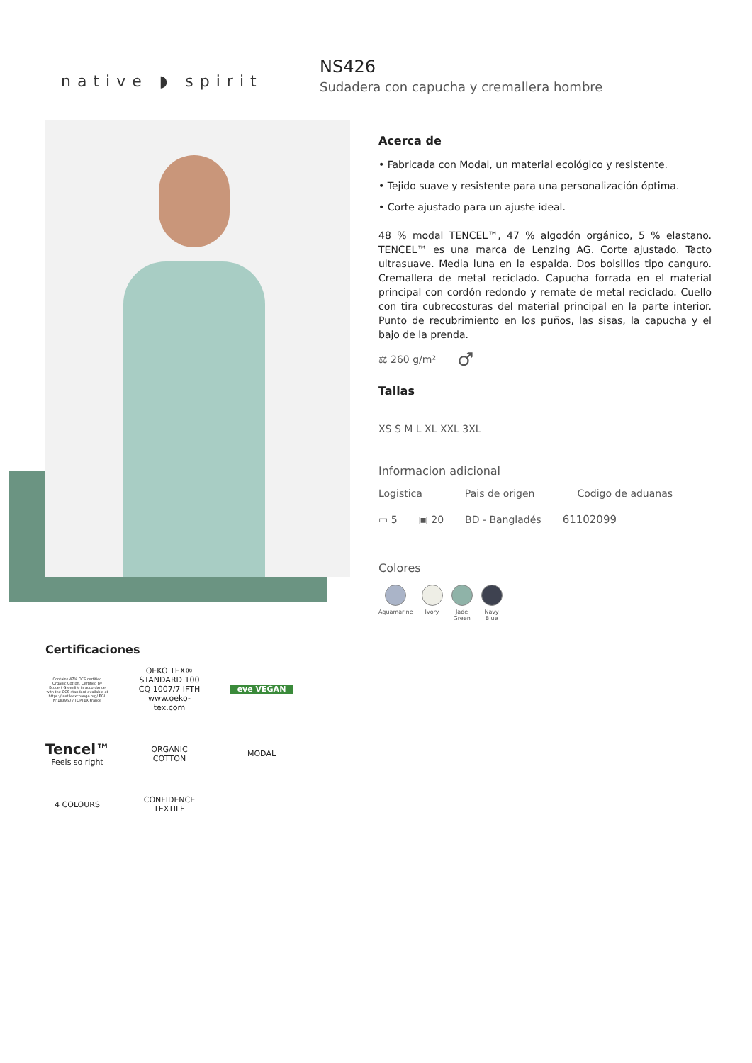native ◗ spirit
NS426
Sudadera con capucha y cremallera hombre
Acerca de
• Fabricada con Modal, un material ecológico y resistente.
• Tejido suave y resistente para una personalización óptima.
• Corte ajustado para un ajuste ideal.
48 % modal TENCEL™, 47 % algodón orgánico, 5 % elastano. TENCEL™ es una marca de Lenzing AG. Corte ajustado. Tacto ultrasuave. Media luna en la espalda. Dos bolsillos tipo canguro. Cremallera de metal reciclado. Capucha forrada en el material principal con cordón redondo y remate de metal reciclado. Cuello con tira cubrecosturas del material principal en la parte interior. Punto de recubrimiento en los puños, las sisas, la capucha y el bajo de la prenda.
⚖ 260 g/m² ♂
Tallas
XS S M L XL XXL 3XL
Informacion adicional
Logistica Pais de origen Codigo de aduanas
▭ 5 ▣ 20 BD - Bangladés 61102099
Colores
Aquamarine Ivory Jade
Green
Navy
Blue
Certificaciones
Contains 47% OCS certified Organic Cotton. Certified by Ecocert Greenlife in accordance with the OCS standard available at https://textileexchange.org/ EGL N°183960 / TOPTEX France
OEKO TEX® STANDARD 100 CQ 1007/7 IFTH www.oeko-tex.com
eve VEGAN
Tencel™
Feels so right
ORGANIC COTTON
MODAL
4 COLOURS
CONFIDENCE TEXTILE